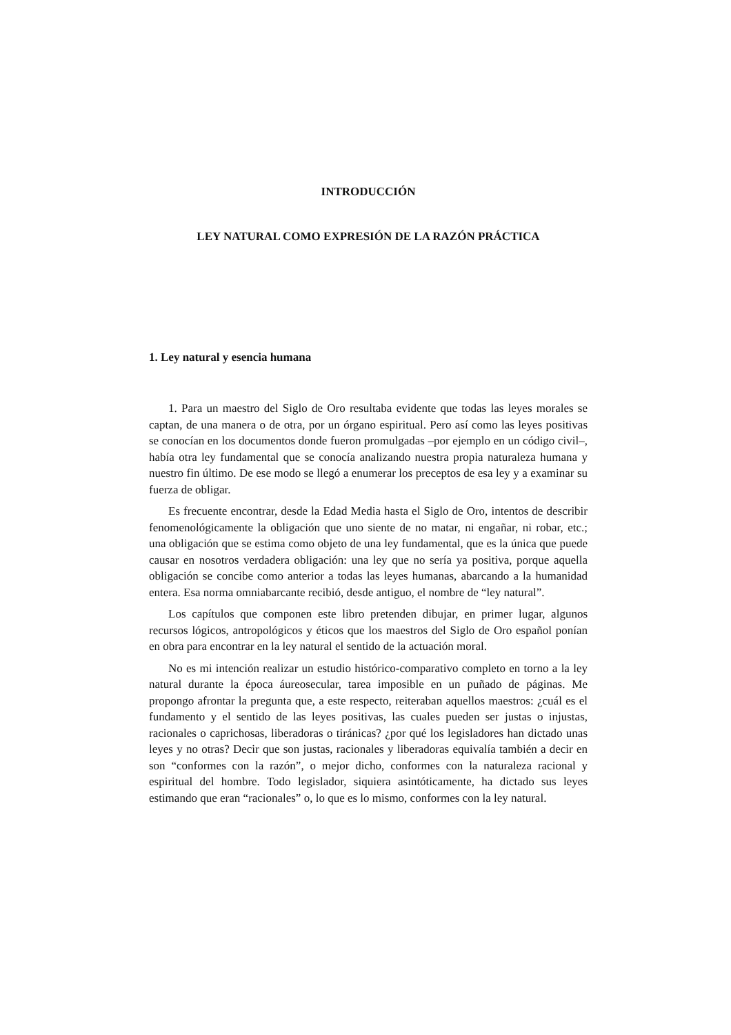INTRODUCCIÓN
LEY NATURAL COMO EXPRESIÓN DE LA RAZÓN PRÁCTICA
1. Ley natural y esencia humana
1. Para un maestro del Siglo de Oro resultaba evidente que todas las leyes morales se captan, de una manera o de otra, por un órgano espiritual. Pero así como las leyes positivas se conocían en los documentos donde fueron promulgadas –por ejemplo en un código civil–, había otra ley fundamental que se conocía analizando nuestra propia naturaleza humana y nuestro fin último. De ese modo se llegó a enumerar los preceptos de esa ley y a examinar su fuerza de obligar.
Es frecuente encontrar, desde la Edad Media hasta el Siglo de Oro, intentos de describir fenomenológicamente la obligación que uno siente de no matar, ni engañar, ni robar, etc.; una obligación que se estima como objeto de una ley fundamental, que es la única que puede causar en nosotros verdadera obligación: una ley que no sería ya positiva, porque aquella obligación se concibe como anterior a todas las leyes humanas, abarcando a la humanidad entera. Esa norma omniabarcante recibió, desde antiguo, el nombre de “ley natural”.
Los capítulos que componen este libro pretenden dibujar, en primer lugar, algunos recursos lógicos, antropológicos y éticos que los maestros del Siglo de Oro español ponían en obra para encontrar en la ley natural el sentido de la actuación moral.
No es mi intención realizar un estudio histórico-comparativo completo en torno a la ley natural durante la época áureosecular, tarea imposible en un puñado de páginas. Me propongo afrontar la pregunta que, a este respecto, reiteraban aquellos maestros: ¿cuál es el fundamento y el sentido de las leyes positivas, las cuales pueden ser justas o injustas, racionales o caprichosas, liberadoras o tiránicas? ¿por qué los legisladores han dictado unas leyes y no otras? Decir que son justas, racionales y liberadoras equivalía también a decir en son “conformes con la razón”, o mejor dicho, conformes con la naturaleza racional y espiritual del hombre. Todo legislador, siquiera asintóticamente, ha dictado sus leyes estimando que eran “racionales” o, lo que es lo mismo, conformes con la ley natural.